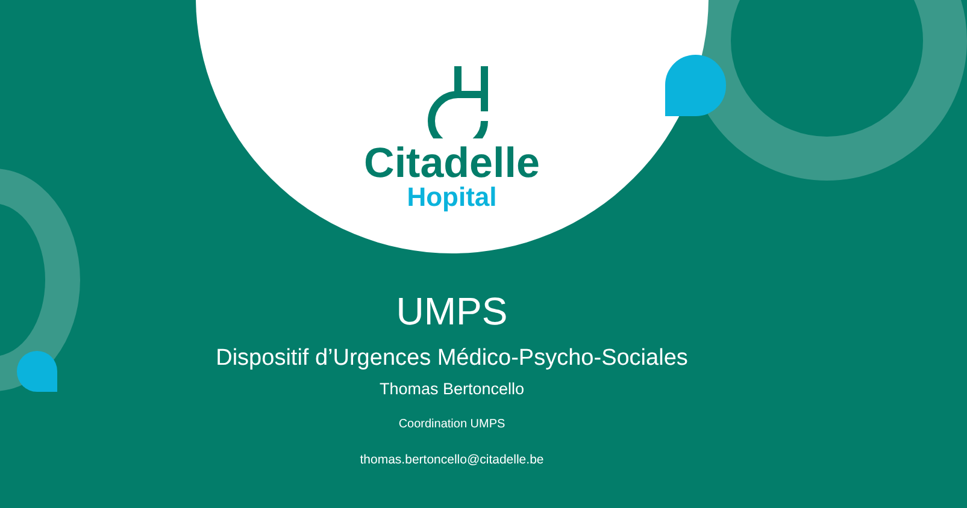Citadelle
Hopital
UMPS
Dispositif d’Urgences Médico-Psycho-Sociales
Thomas Bertoncello
Coordination UMPS
thomas.bertoncello@citadelle.be